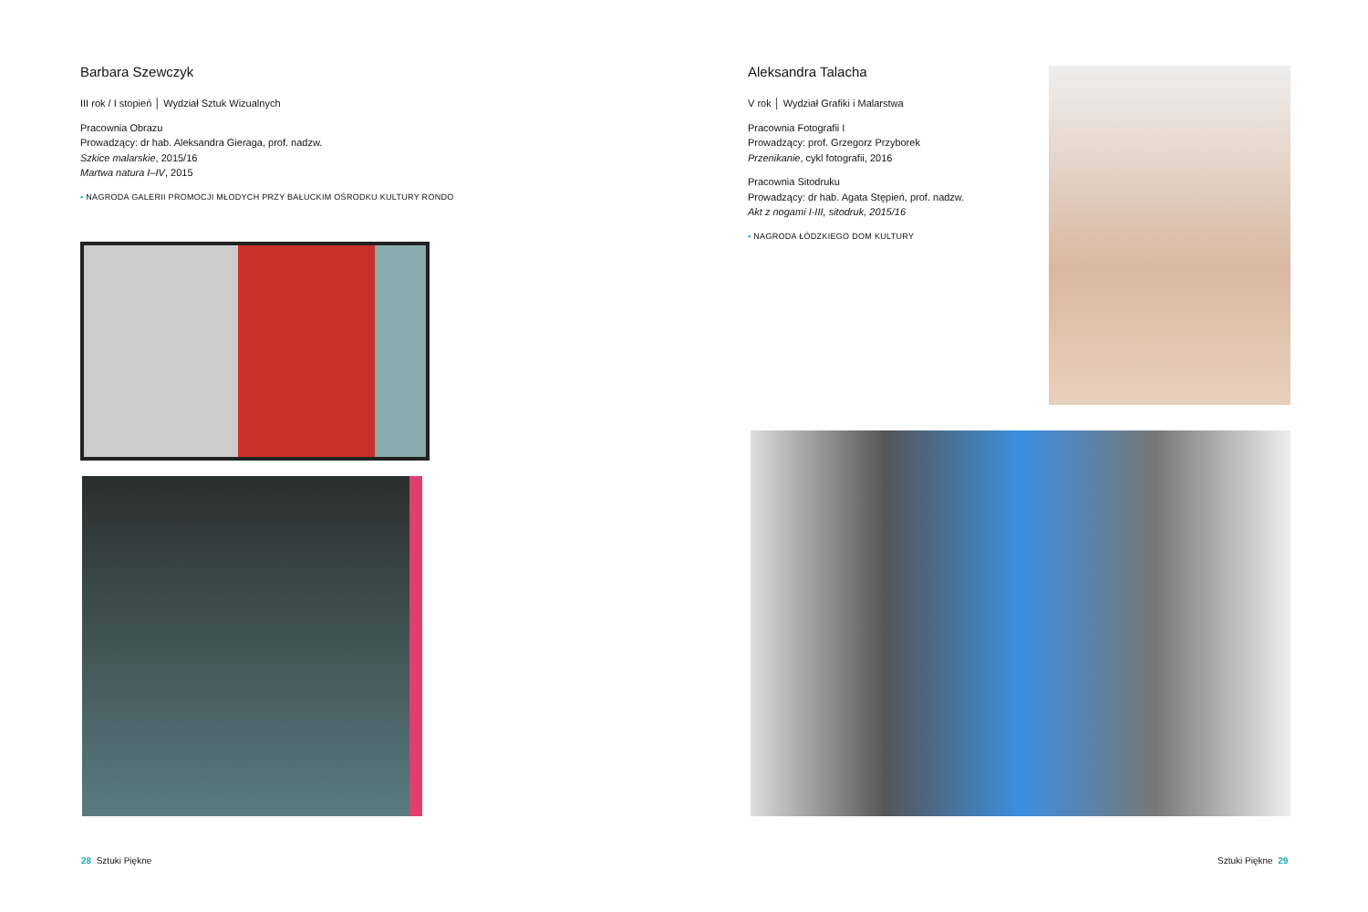Barbara Szewczyk
III rok / I stopień │ Wydział Sztuk Wizualnych
Pracownia Obrazu
Prowadzący: dr hab. Aleksandra Gieraga, prof. nadzw.
Szkice malarskie, 2015/16
Martwa natura I–IV, 2015
▪ NAGRODA GALERII PROMOCJI MŁODYCH PRZY BAŁUCKIM OŚRODKU KULTURY RONDO
28 Sztuki Piękne
Aleksandra Talacha
V rok │ Wydział Grafiki i Malarstwa
Pracownia Fotografii I
Prowadzący: prof. Grzegorz Przyborek
Przenikanie, cykl fotografii, 2016
Pracownia Sitodruku
Prowadzący: dr hab. Agata Stępień, prof. nadzw.
Akt z nogami I-III, sitodruk, 2015/16
▪ NAGRODA ŁÓDZKIEGO DOM KULTURY
Sztuki Piękne 29